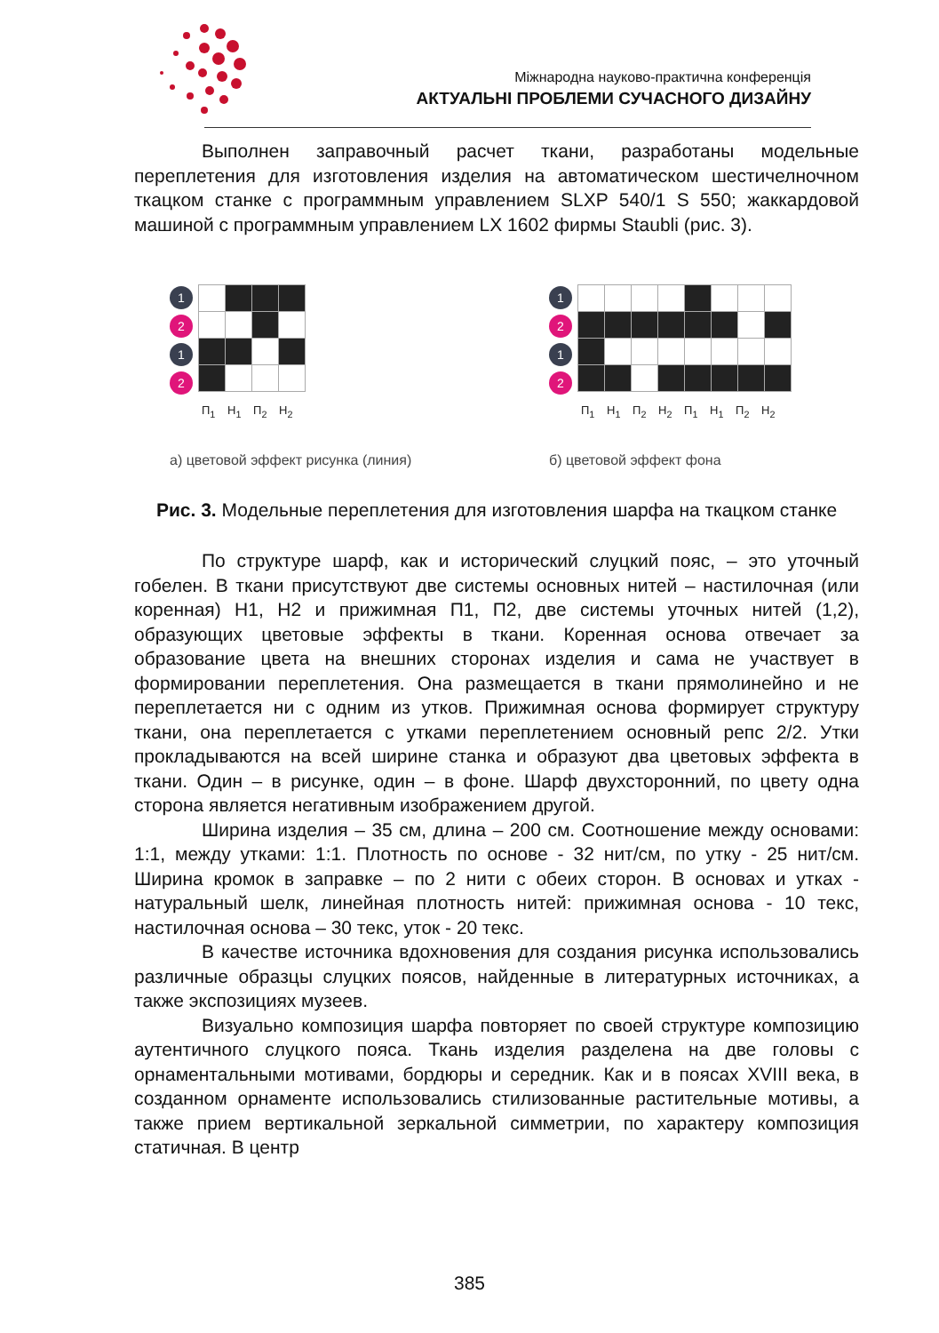Міжнародна науково-практична конференція
АКТУАЛЬНІ ПРОБЛЕМИ СУЧАСНОГО ДИЗАЙНУ
Выполнен заправочный расчет ткани, разработаны модельные переплетения для изготовления изделия на автоматическом шестичелночном ткацком станке с программным управлением SLXP 540/1 S 550; жаккардовой машиной с программным управлением LX 1602 фирмы Staubli (рис. 3).
1
2
1
2
П<sub>1</sub> Н<sub>1</sub> П<sub>2</sub> Н<sub>2</sub>
а) цветовой эффект рисунка (линия)
1
2
1
2
П<sub>1</sub> Н<sub>1</sub> П<sub>2</sub> Н<sub>2</sub> П<sub>1</sub> Н<sub>1</sub> П<sub>2</sub> Н<sub>2</sub>
б) цветовой эффект фона
Рис. 3. Модельные переплетения для изготовления шарфа на ткацком станке
По структуре шарф, как и исторический слуцкий пояс, – это уточный гобелен. В ткани присутствуют две системы основных нитей – настилочная (или коренная) Н1, Н2 и прижимная П1, П2, две системы уточных нитей (1,2), образующих цветовые эффекты в ткани. Коренная основа отвечает за образование цвета на внешних сторонах изделия и сама не участвует в формировании переплетения. Она размещается в ткани прямолинейно и не переплетается ни с одним из утков. Прижимная основа формирует структуру ткани, она переплетается с утками переплетением основный репс 2/2. Утки прокладываются на всей ширине станка и образуют два цветовых эффекта в ткани. Один – в рисунке, один – в фоне. Шарф двухсторонний, по цвету одна сторона является негативным изображением другой.
Ширина изделия – 35 см, длина – 200 см. Соотношение между основами: 1:1, между утками: 1:1. Плотность по основе - 32 нит/см, по утку - 25 нит/см. Ширина кромок в заправке – по 2 нити с обеих сторон. В основах и утках - натуральный шелк, линейная плотность нитей: прижимная основа - 10 текс, настилочная основа – 30 текс, уток - 20 текс.
В качестве источника вдохновения для создания рисунка использовались различные образцы слуцких поясов, найденные в литературных источниках, а также экспозициях музеев.
Визуально композиция шарфа повторяет по своей структуре композицию аутентичного слуцкого пояса. Ткань изделия разделена на две головы с орнаментальными мотивами, бордюры и середник. Как и в поясах XVIII века, в созданном орнаменте использовались стилизованные растительные мотивы, а также прием вертикальной зеркальной симметрии, по характеру композиция статичная. В центр
385